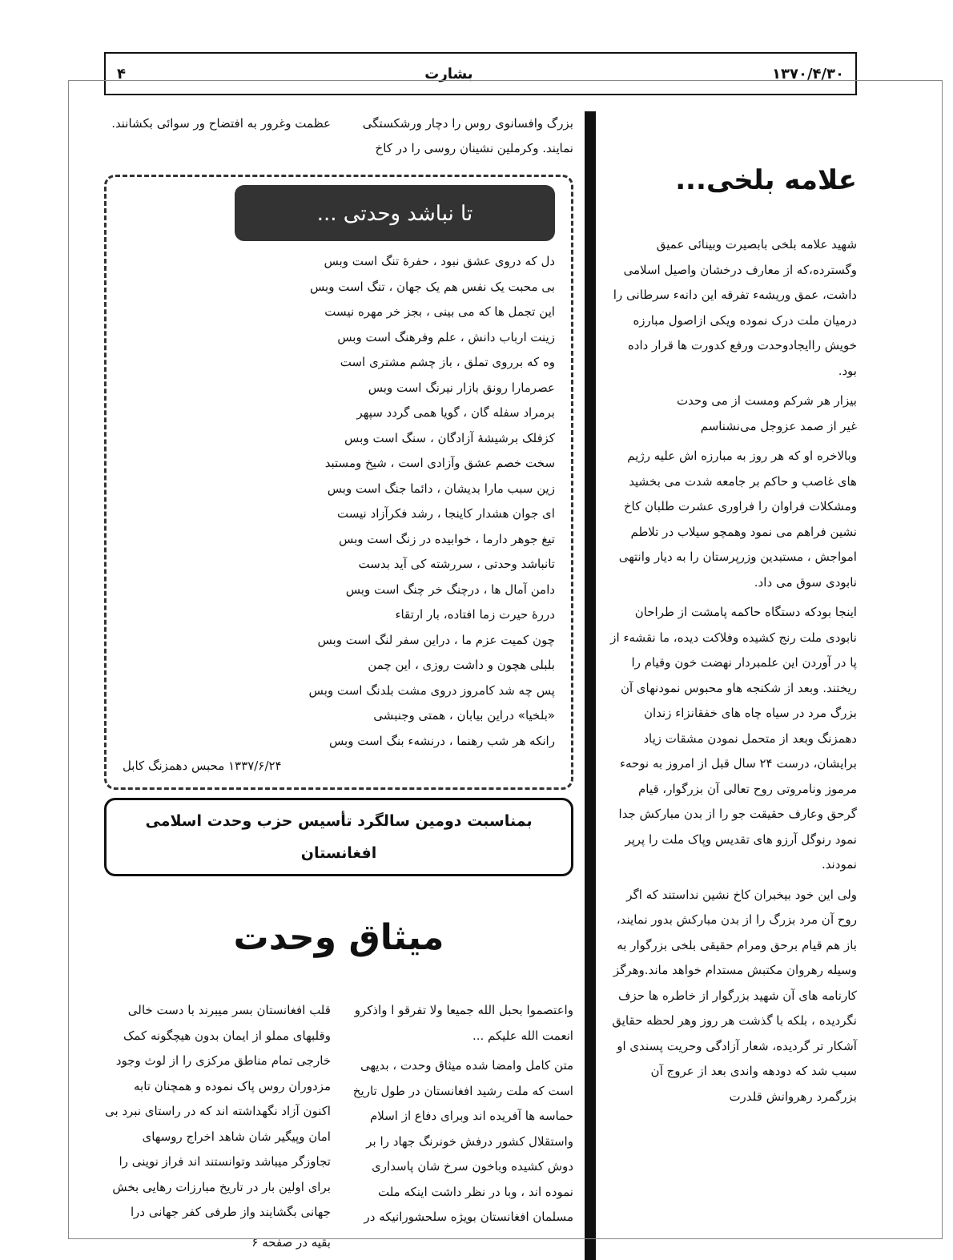۱۳۷۰/۴/۳۰ بشارت ۴
علامه بلخی...
شهید علامه بلخی بابصیرت وبینائی عمیق وگسترده،که از معارف درخشان واصیل اسلامی داشت، عمق وریشهء تفرقه این دانهء سرطانی را درمیان ملت درک نموده ویکی ازاصول مبارزه خویش راایجادوحدت ورفع کدورت ها قرار داده بود.
بیزار هر شرکم ومست از می وحدت
غیر از صمد عزوجل می‌نشناسم
وبالاخره او که هر روز به مبارزه اش علیه رژیم های غاصب و حاکم بر جامعه شدت می بخشید ومشکلات فراوان را فراوری عشرت طلبان کاخ نشین فراهم می نمود وهمچو سیلاب در تلاطم امواجش ، مستبدین وزرپرستان را به دیار وانتهی نابودی سوق می داد.
اینجا بودکه دستگاه حاکمه پامشت از طراحان نابودی ملت رنج کشیده وفلاکت دیده، ما نقشهء از پا در آوردن این علمبردار نهضت خون وقیام را ریختند. وبعد از شکنجه هاو محبوس نمودنهای آن بزرگ مرد در سیاه چاه های خفقانزاء زندان دهمزنگ وبعد از متحمل نمودن مشقات زیاد برایشان، درست ۲۴ سال قبل از امروز به نوحهء مرموز ونامروتی روح تعالی آن بزرگوار، قیام گرحق وعارف حقیقت جو را از بدن مبارکش جدا نمود رنوگل آرزو های تقدیس وپاک ملت را پرپر نمودند.
ولی این خود بیخبران کاخ نشین نداستند که اگر روح آن مرد بزرگ را از بدن مبارکش بدور نمایند، باز هم قیام برحق ومرام حقیقی بلخی بزرگوار به وسیله رهروان مکتبش مستدام خواهد ماند.وهرگز کارنامه های آن شهید بزرگوار از خاطره ها حزف نگردیده ، بلکه با گذشت هر روز وهر لحظه حقایق آشکار تر گردیده، شعار آزادگی وحریت پسندی او سبب شد که دودهه واندی بعد از عروج آن بزرگمرد رهروانش قلدرت
بزرگ وافسانوی روس را دچار ورشکستگی نمایند. وکرملین نشینان روسی را در کاخ
عظمت وغرور به افتضاح ور سوائی بکشانند.
تا نباشد وحدتی ...
دل که دروی عشق نبود ، حفرهٔ تنگ است وبس
بی محبت یک نفس هم یک جهان ، تنگ است وبس
این تجمل ها که می بینی ، بجز خر مهره نیست
زینت ارباب دانش ، علم وفرهنگ است وبس
وه که برروی تملق ، باز چشم مشتری است
عصرمارا رونق بازار نیرنگ است وبس
برمراد سفله گان ، گویا همی گردد سپهر
کزفلک برشیشهٔ آزادگان ، سنگ است وبس
سخت خصم عشق وآزادی است ، شیخ ومستبد
زین سبب مارا بدیشان ، دائما جنگ است وبس
ای جوان هشدار کاینجا ، رشد فکرآزاد نیست
تیغ جوهر دارما ، خوابیده در زنگ است وبس
تانباشد وحدتی ، سررشته کی آید بدست
دامن آمال ها ، درچنگ خر چنگ است وبس
دررهٔ حیرت زما افتاده، بار ارتقاء
چون کمیت عزم ما ، دراین سفر لنگ است وبس
بلبلی هچون و داشت روزی ، این چمن
پس چه شد کامروز دروی مشت بلدنگ است وبس
«بلخیا» دراین بیابان ، همتی وجنبشی
رانکه هر شب رهنما ، درنشهء بنگ است وبس
۱۳۳۷/۶/۲۴ محبس دهمزنگ کابل
بمناسبت دومین سالگرد تأسیس حزب وحدت اسلامی افغانستان
میثاق وحدت
واعتصموا بحبل الله جمیعا ولا تفرقو ا واذکرو انعمت الله علیکم ...
متن کامل وامضا شده میثاق وحدت ، بدیهی است که ملت رشید افغانستان در طول تاریخ حماسه ها آفریده اند وبرای دفاع از اسلام واستقلال کشور درفش خونرنگ جهاد را بر دوش کشیده وباخون سرخ شان پاسداری نموده اند ، وبا در نظر داشت اینکه ملت مسلمان افغانستان بویژه سلحشورانیکه در
قلب افغانستان بسر میبرند با دست خالی وقلبهای مملو از ایمان بدون هیچگونه کمک خارجی تمام مناطق مرکزی را از لوث وجود مزدوران روس پاک نموده و همچنان تابه اکنون آزاد نگهداشته اند که در راستای نبرد بی امان وپیگیر شان شاهد اخراج روسهای تجاوزگر میباشد وتوانستند اند فراز نوینی را برای اولین بار در تاریخ مبارزات رهایی بخش جهانی بگشایند واز طرفی کفر جهانی درا
بقیه در صفحه ۶